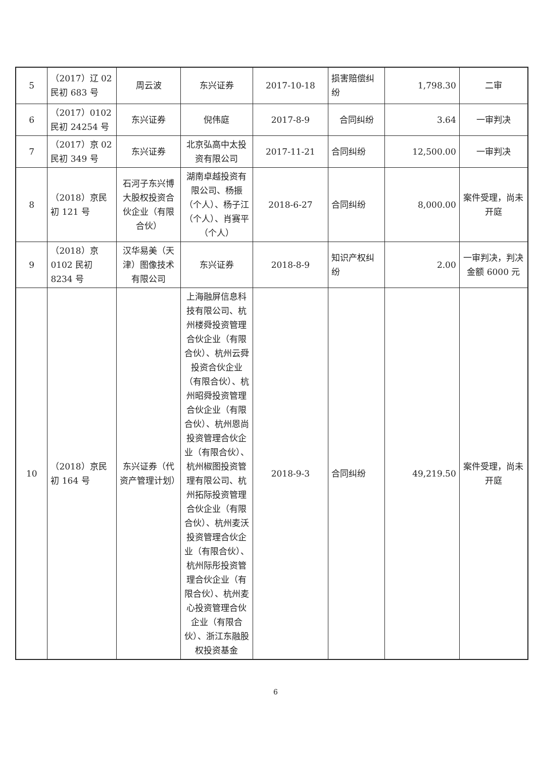| 5 | （2017）辽 02 民初 683 号 | 周云波 | 东兴证券 | 2017-10-18 | 损害赔偿纠纷 | 1,798.30 | 二审 |
| 6 | （2017）0102 民初 24254 号 | 东兴证券 | 倪伟庭 | 2017-8-9 | 合同纠纷 | 3.64 | 一审判决 |
| 7 | （2017）京 02 民初 349 号 | 东兴证券 | 北京弘高中太投资有限公司 | 2017-11-21 | 合同纠纷 | 12,500.00 | 一审判决 |
| 8 | （2018）京民初 121 号 | 石河子东兴博大股权投资合伙企业（有限合伙） | 湖南卓越投资有限公司、杨振（个人）、杨子江（个人）、肖赛平（个人） | 2018-6-27 | 合同纠纷 | 8,000.00 | 案件受理，尚未开庭 |
| 9 | （2018）京 0102 民初 8234 号 | 汉华易美（天津）图像技术有限公司 | 东兴证券 | 2018-8-9 | 知识产权纠纷 | 2.00 | 一审判决，判决金额 6000 元 |
| 10 | （2018）京民初 164 号 | 东兴证券（代资产管理计划） | 上海融屏信息科技有限公司、杭州楼舜投资管理合伙企业（有限合伙）、杭州云舜投资合伙企业（有限合伙）、杭州昭舜投资管理合伙企业（有限合伙）、杭州恩尚投资管理合伙企业（有限合伙）、杭州椒图投资管理有限公司、杭州拓际投资管理合伙企业（有限合伙）、杭州麦沃投资管理合伙企业（有限合伙）、杭州际彤投资管理合伙企业（有限合伙）、杭州麦心投资管理合伙企业（有限合伙）、浙江东融股权投资基金 | 2018-9-3 | 合同纠纷 | 49,219.50 | 案件受理，尚未开庭 |
6